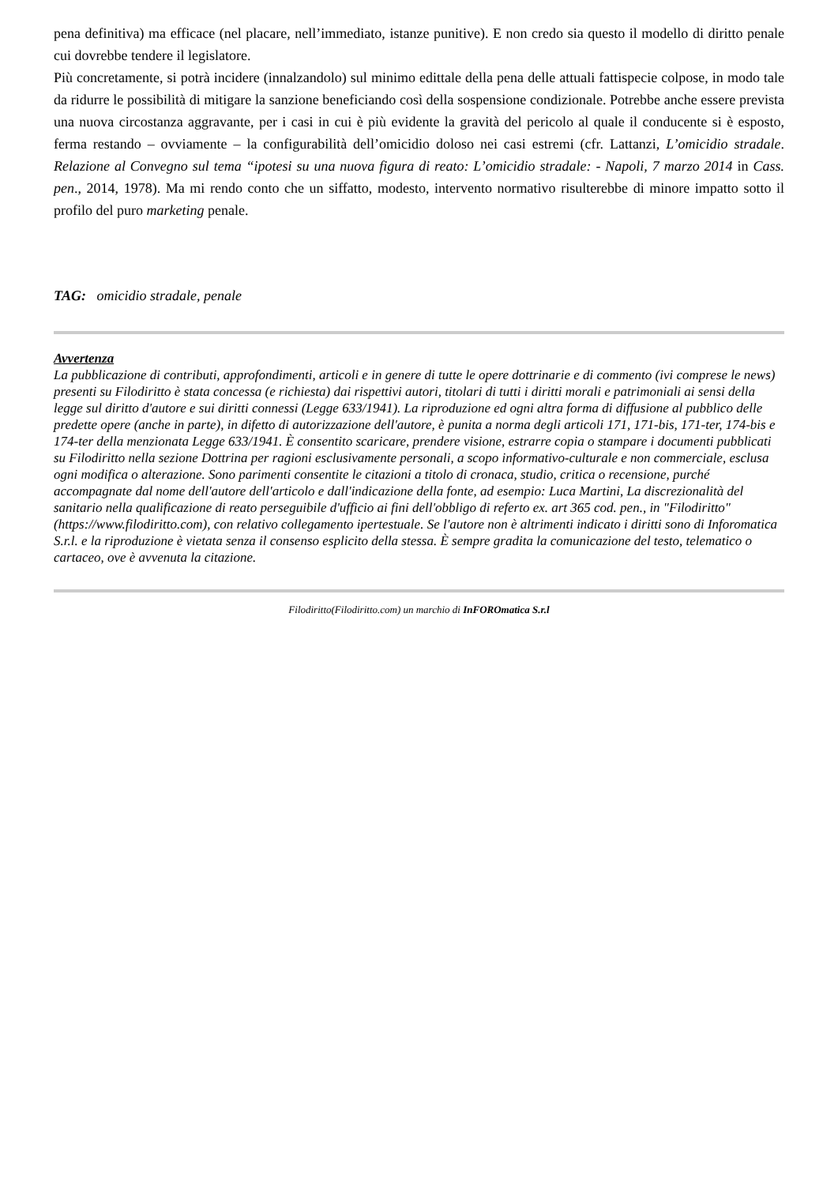pena definitiva) ma efficace (nel placare, nell’immediato, istanze punitive). E non credo sia questo il modello di diritto penale cui dovrebbe tendere il legislatore.
Più concretamente, si potrà incidere (innalzandolo) sul minimo edittale della pena delle attuali fattispecie colpose, in modo tale da ridurre le possibilità di mitigare la sanzione beneficiando così della sospensione condizionale. Potrebbe anche essere prevista una nuova circostanza aggravante, per i casi in cui è più evidente la gravità del pericolo al quale il conducente si è esposto, ferma restando – ovviamente – la configurabilità dell’omicidio doloso nei casi estremi (cfr. Lattanzi, L’omicidio stradale. Relazione al Convegno sul tema “ipotesi su una nuova figura di reato: L’omicidio stradale: - Napoli, 7 marzo 2014 in Cass. pen., 2014, 1978). Ma mi rendo conto che un siffatto, modesto, intervento normativo risulterebbe di minore impatto sotto il profilo del puro marketing penale.
TAG: omicidio stradale, penale
Avvertenza
La pubblicazione di contributi, approfondimenti, articoli e in genere di tutte le opere dottrinarie e di commento (ivi comprese le news) presenti su Filodiritto è stata concessa (e richiesta) dai rispettivi autori, titolari di tutti i diritti morali e patrimoniali ai sensi della legge sul diritto d'autore e sui diritti connessi (Legge 633/1941). La riproduzione ed ogni altra forma di diffusione al pubblico delle predette opere (anche in parte), in difetto di autorizzazione dell'autore, è punita a norma degli articoli 171, 171-bis, 171-ter, 174-bis e 174-ter della menzionata Legge 633/1941. È consentito scaricare, prendere visione, estrarre copia o stampare i documenti pubblicati su Filodiritto nella sezione Dottrina per ragioni esclusivamente personali, a scopo informativo-culturale e non commerciale, esclusa ogni modifica o alterazione. Sono parimenti consentite le citazioni a titolo di cronaca, studio, critica o recensione, purché accompagnate dal nome dell'autore dell'articolo e dall'indicazione della fonte, ad esempio: Luca Martini, La discrezionalità del sanitario nella qualificazione di reato perseguibile d'ufficio ai fini dell'obbligo di referto ex. art 365 cod. pen., in "Filodiritto" (https://www.filodiritto.com), con relativo collegamento ipertestuale. Se l'autore non è altrimenti indicato i diritti sono di Inforomatica S.r.l. e la riproduzione è vietata senza il consenso esplicito della stessa. È sempre gradita la comunicazione del testo, telematico o cartaceo, ove è avvenuta la citazione.
Filodiritto(Filodiritto.com) un marchio di InFOROmatica S.r.l